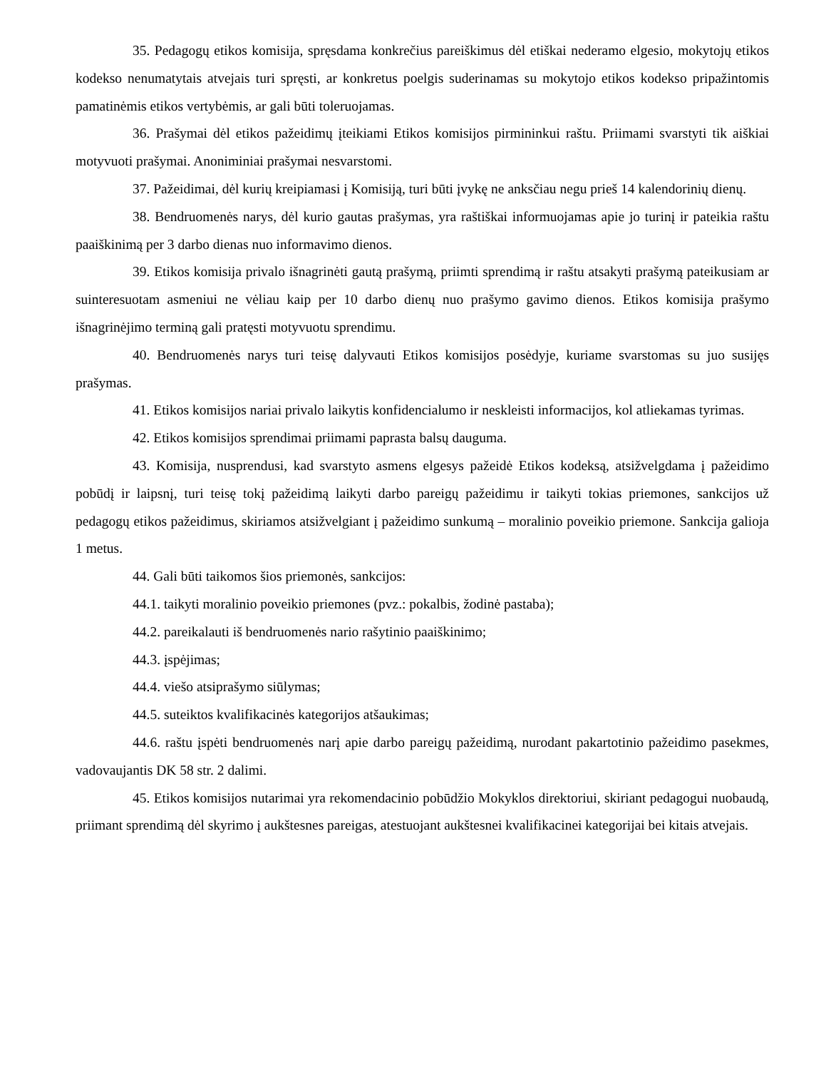35. Pedagogų etikos komisija, spręsdama konkrečius pareiškimus dėl etiškai nederamo elgesio, mokytojų etikos kodekso nenumatytais atvejais turi spręsti, ar konkretus poelgis suderinamas su mokytojo etikos kodekso pripažintomis pamatinėmis etikos vertybėmis, ar gali būti toleruojamas.
36. Prašymai dėl etikos pažeidimų įteikiami Etikos komisijos pirmininkui raštu. Priimami svarstyti tik aiškiai motyvuoti prašymai. Anoniminiai prašymai nesvarstomi.
37. Pažeidimai, dėl kurių kreipiamasi į Komisiją, turi būti įvykę ne anksčiau negu prieš 14 kalendorinių dienų.
38. Bendruomenės narys, dėl kurio gautas prašymas, yra raštiškai informuojamas apie jo turinį ir pateikia raštu paaiškinimą per 3 darbo dienas nuo informavimo dienos.
39. Etikos komisija privalo išnagrinėti gautą prašymą, priimti sprendimą ir raštu atsakyti prašymą pateikusiam ar suinteresuotam asmeniui ne vėliau kaip per 10 darbo dienų nuo prašymo gavimo dienos. Etikos komisija prašymo išnagrinėjimo terminą gali pratęsti motyvuotu sprendimu.
40. Bendruomenės narys turi teisę dalyvauti Etikos komisijos posėdyje, kuriame svarstomas su juo susijęs prašymas.
41. Etikos komisijos nariai privalo laikytis konfidencialumo ir neskleisti informacijos, kol atliekamas tyrimas.
42. Etikos komisijos sprendimai priimami paprasta balsų dauguma.
43. Komisija, nusprendusi, kad svarstyto asmens elgesys pažeidė Etikos kodeksą, atsižvelgdama į pažeidimo pobūdį ir laipsnį, turi teisę tokį pažeidimą laikyti darbo pareigų pažeidimu ir taikyti tokias priemones, sankcijos už pedagogų etikos pažeidimus, skiriamos atsižvelgiant į pažeidimo sunkumą – moralinio poveikio priemone. Sankcija galioja 1 metus.
44. Gali būti taikomos šios priemonės, sankcijos:
44.1. taikyti moralinio poveikio priemones (pvz.: pokalbis, žodinė pastaba);
44.2. pareikalauti iš bendruomenės nario rašytinio paaiškinimo;
44.3. įspėjimas;
44.4. viešo atsiprašymo siūlymas;
44.5. suteiktos kvalifikacinės kategorijos atšaukimas;
44.6. raštu įspėti bendruomenės narį apie darbo pareigų pažeidimą, nurodant pakartotinio pažeidimo pasekmes, vadovaujantis DK 58 str. 2 dalimi.
45. Etikos komisijos nutarimai yra rekomendacinio pobūdžio Mokyklos direktoriui, skiriant pedagogui nuobaudą, priimant sprendimą dėl skyrimo į aukštesnes pareigas, atestuojant aukštesnei kvalifikacinei kategorijai bei kitais atvejais.